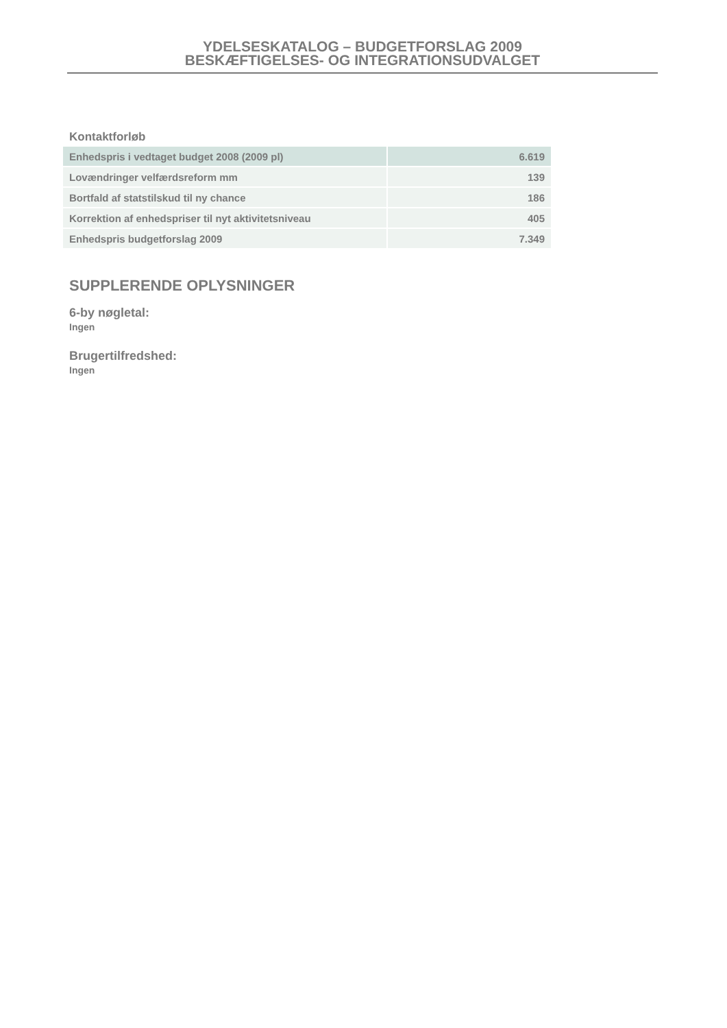YDELSESKATALOG – BUDGETFORSLAG 2009
BESKÆFTIGELSES- OG INTEGRATIONSUDVALGET
Kontaktforløb
| Enhedspris i vedtaget budget 2008 (2009 pl) | 6.619 |
| Lovændringer velfærdsreform mm | 139 |
| Bortfald af statstilskud til ny chance | 186 |
| Korrektion af enhedspriser til nyt aktivitetsniveau | 405 |
| Enhedspris budgetforslag 2009 | 7.349 |
SUPPLERENDE OPLYSNINGER
6-by nøgletal:
Ingen
Brugertilfredshed:
Ingen